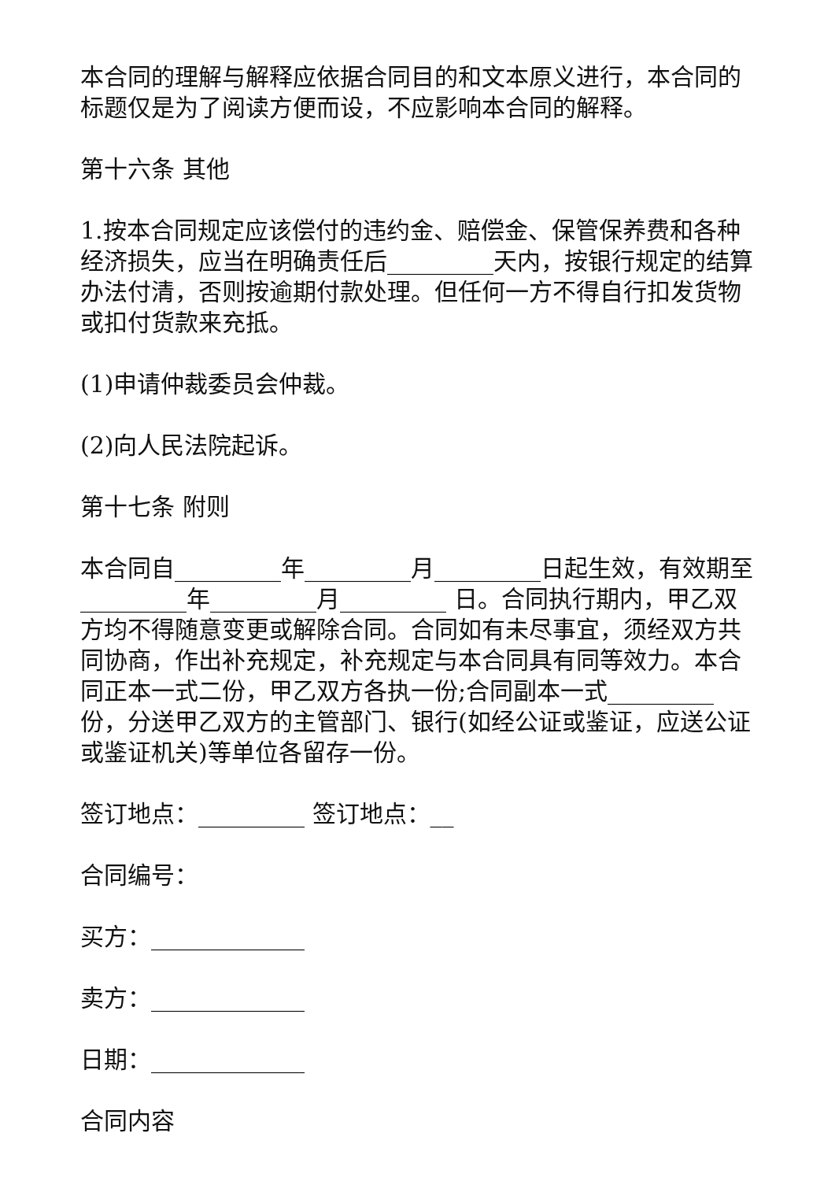本合同的理解与解释应依据合同目的和文本原义进行，本合同的标题仅是为了阅读方便而设，不应影响本合同的解释。
第十六条 其他
1.按本合同规定应该偿付的违约金、赔偿金、保管保养费和各种经济损失，应当在明确责任后_________天内，按银行规定的结算办法付清，否则按逾期付款处理。但任何一方不得自行扣发货物或扣付货款来充抵。
(1)申请仲裁委员会仲裁。
(2)向人民法院起诉。
第十七条 附则
本合同自_________年_________月_________日起生效，有效期至_________年_________月_________ 日。合同执行期内，甲乙双方均不得随意变更或解除合同。合同如有未尽事宜，须经双方共同协商，作出补充规定，补充规定与本合同具有同等效力。本合同正本一式二份，甲乙双方各执一份;合同副本一式_________份，分送甲乙双方的主管部门、银行(如经公证或鉴证，应送公证或鉴证机关)等单位各留存一份。
签订地点：_________ 签订地点：__
合同编号：
买方：_____________
卖方：_____________
日期：_____________
合同内容